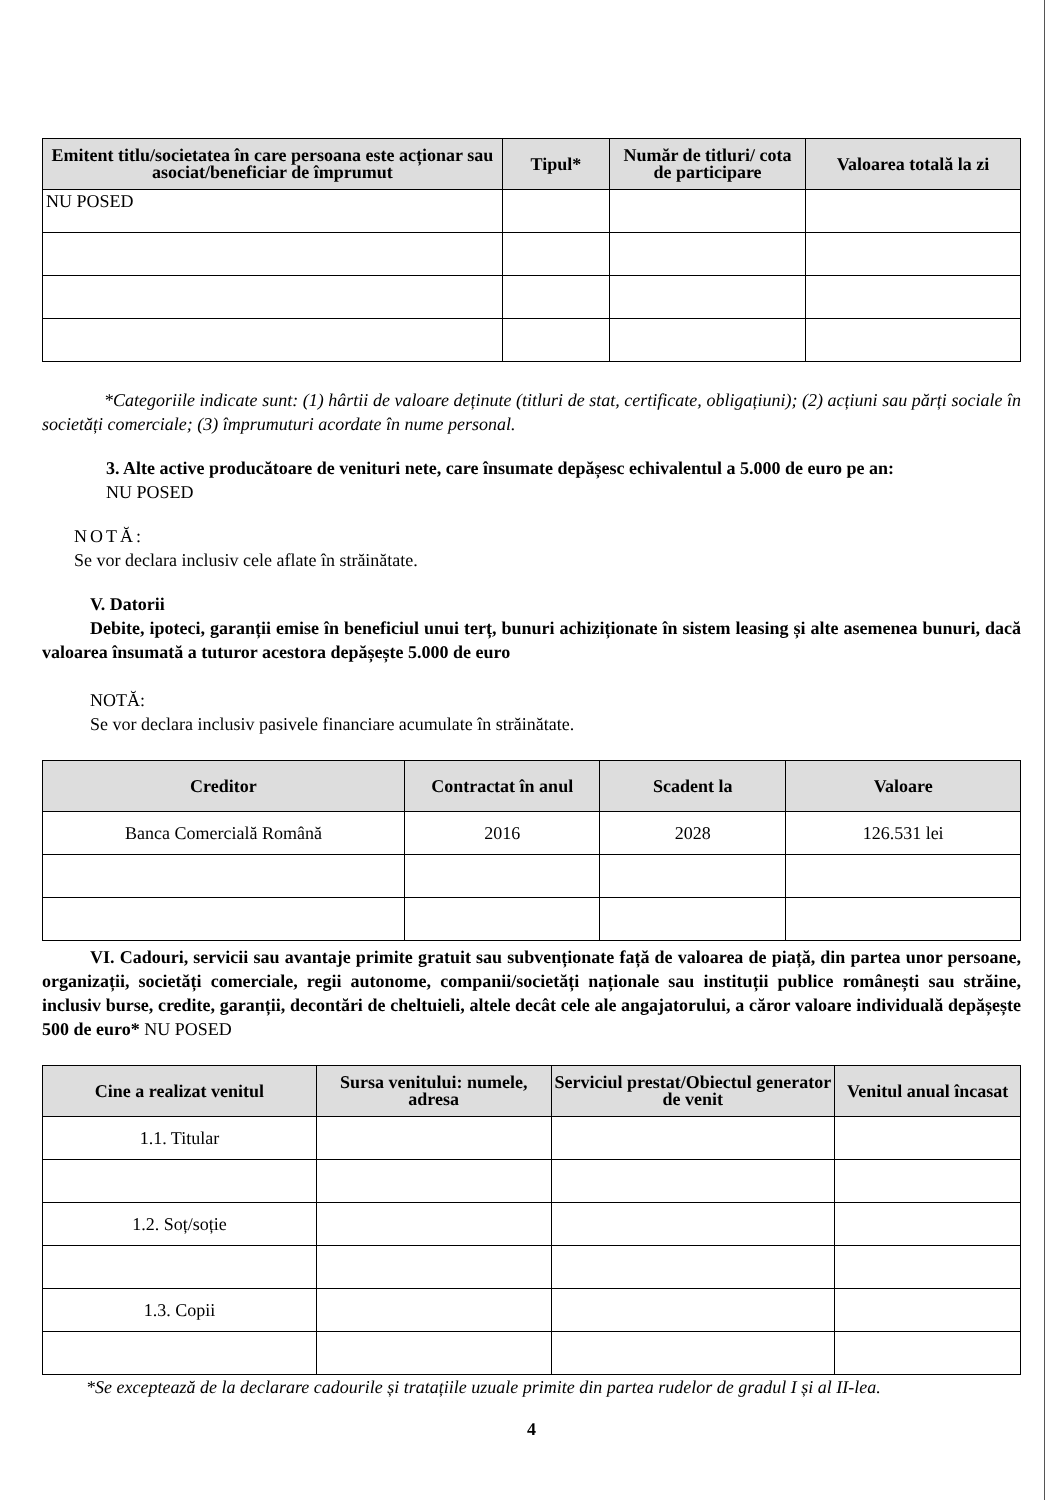| Emitent titlu/societatea în care persoana este acționar sau asociat/beneficiar de împrumut | Tipul* | Număr de titluri/ cota de participare | Valoarea totală la zi |
| --- | --- | --- | --- |
| NU POSED | | | |
*Categoriile indicate sunt: (1) hârtii de valoare deținute (titluri de stat, certificate, obligațiuni); (2) acțiuni sau părți sociale în societăți comerciale; (3) împrumuturi acordate în nume personal.
3. Alte active producătoare de venituri nete, care însumate depășesc echivalentul a 5.000 de euro pe an:
NU POSED
NOTĂ:
Se vor declara inclusiv cele aflate în străinătate.
V. Datorii
Debite, ipoteci, garanții emise în beneficiul unui terț, bunuri achiziționate în sistem leasing și alte asemenea bunuri, dacă valoarea însumată a tuturor acestora depășește 5.000 de euro
NOTĂ:
Se vor declara inclusiv pasivele financiare acumulate în străinătate.
| Creditor | Contractat în anul | Scadent la | Valoare |
| --- | --- | --- | --- |
| Banca Comercială Română | 2016 | 2028 | 126.531 lei |
VI. Cadouri, servicii sau avantaje primite gratuit sau subvenționate față de valoarea de piață, din partea unor persoane, organizații, societăți comerciale, regii autonome, companii/societăți naționale sau instituții publice românești sau străine, inclusiv burse, credite, garanții, decontări de cheltuieli, altele decât cele ale angajatorului, a căror valoare individuală depășește 500 de euro* NU POSED
| Cine a realizat venitul | Sursa venitului: numele, adresa | Serviciul prestat/Obiectul generator de venit | Venitul anual încasat |
| --- | --- | --- | --- |
| 1.1. Titular | | | |
| 1.2. Soț/soție | | | |
| 1.3. Copii | | | |
*Se exceptează de la declarare cadourile și tratațiile uzuale primite din partea rudelor de gradul I și al II-lea.
4